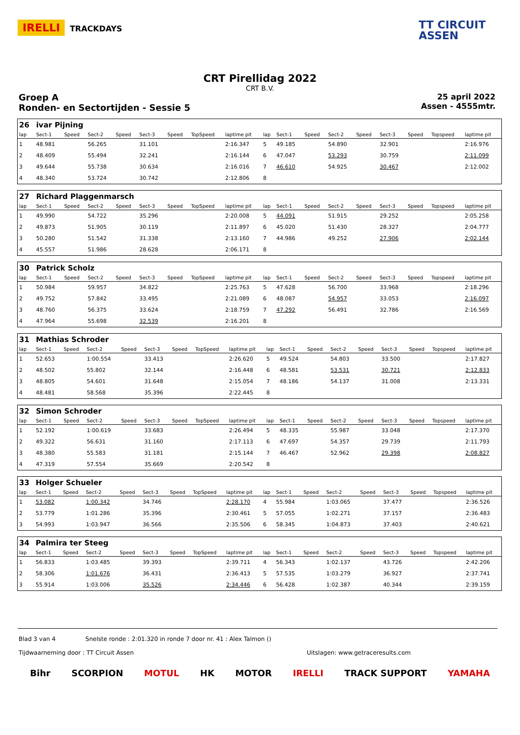IRELLI TRACKDAYS
TT CIRCUIT
ASSEN
CRT Pirellidag 2022
CRT B.V.
Groep A
Ronden- en Sectortijden - Sessie 5
25 april 2022
Assen - 4555mtr.
| 26 | ivar Pijning | | | | | | | | | | | | | | | | |
| lap | Sect-1 | Speed | Sect-2 | Speed | Sect-3 | Speed | TopSpeed | laptime pit | lap | Sect-1 | Speed | Sect-2 | Speed | Sect-3 | Speed | Topspeed | laptime pit |
| 1 | 48.981 | | 56.265 | | 31.101 | | | 2:16.347 | 5 | 49.185 | | 54.890 | | 32.901 | | | 2:16.976 |
| 2 | 48.409 | | 55.494 | | 32.241 | | | 2:16.144 | 6 | 47.047 | | 53.293 | | 30.759 | | | 2:11.099 |
| 3 | 49.644 | | 55.738 | | 30.634 | | | 2:16.016 | 7 | 46.610 | | 54.925 | | 30.467 | | | 2:12.002 |
| 4 | 48.340 | | 53.724 | | 30.742 | | | 2:12.806 | 8 | | | | | | | | |
| 27 | Richard Plaggenmarsch | | | | | | | | | | | | | | | | |
| lap | Sect-1 | Speed | Sect-2 | Speed | Sect-3 | Speed | TopSpeed | laptime pit | lap | Sect-1 | Speed | Sect-2 | Speed | Sect-3 | Speed | Topspeed | laptime pit |
| 1 | 49.990 | | 54.722 | | 35.296 | | | 2:20.008 | 5 | 44.091 | | 51.915 | | 29.252 | | | 2:05.258 |
| 2 | 49.873 | | 51.905 | | 30.119 | | | 2:11.897 | 6 | 45.020 | | 51.430 | | 28.327 | | | 2:04.777 |
| 3 | 50.280 | | 51.542 | | 31.338 | | | 2:13.160 | 7 | 44.986 | | 49.252 | | 27.906 | | | 2:02.144 |
| 4 | 45.557 | | 51.986 | | 28.628 | | | 2:06.171 | 8 | | | | | | | | |
| 30 | Patrick Scholz | | | | | | | | | | | | | | | | |
| lap | Sect-1 | Speed | Sect-2 | Speed | Sect-3 | Speed | TopSpeed | laptime pit | lap | Sect-1 | Speed | Sect-2 | Speed | Sect-3 | Speed | Topspeed | laptime pit |
| 1 | 50.984 | | 59.957 | | 34.822 | | | 2:25.763 | 5 | 47.628 | | 56.700 | | 33.968 | | | 2:18.296 |
| 2 | 49.752 | | 57.842 | | 33.495 | | | 2:21.089 | 6 | 48.087 | | 54.957 | | 33.053 | | | 2:16.097 |
| 3 | 48.760 | | 56.375 | | 33.624 | | | 2:18.759 | 7 | 47.292 | | 56.491 | | 32.786 | | | 2:16.569 |
| 4 | 47.964 | | 55.698 | | 32.539 | | | 2:16.201 | 8 | | | | | | | | |
| 31 | Mathias Schroder | | | | | | | | | | | | | | | | |
| lap | Sect-1 | Speed | Sect-2 | Speed | Sect-3 | Speed | TopSpeed | laptime pit | lap | Sect-1 | Speed | Sect-2 | Speed | Sect-3 | Speed | Topspeed | laptime pit |
| 1 | 52.653 | | 1:00.554 | | 33.413 | | | 2:26.620 | 5 | 49.524 | | 54.803 | | 33.500 | | | 2:17.827 |
| 2 | 48.502 | | 55.802 | | 32.144 | | | 2:16.448 | 6 | 48.581 | | 53.531 | | 30.721 | | | 2:12.833 |
| 3 | 48.805 | | 54.601 | | 31.648 | | | 2:15.054 | 7 | 48.186 | | 54.137 | | 31.008 | | | 2:13.331 |
| 4 | 48.481 | | 58.568 | | 35.396 | | | 2:22.445 | 8 | | | | | | | | |
| 32 | Simon Schroder | | | | | | | | | | | | | | | | |
| lap | Sect-1 | Speed | Sect-2 | Speed | Sect-3 | Speed | TopSpeed | laptime pit | lap | Sect-1 | Speed | Sect-2 | Speed | Sect-3 | Speed | Topspeed | laptime pit |
| 1 | 52.192 | | 1:00.619 | | 33.683 | | | 2:26.494 | 5 | 48.335 | | 55.987 | | 33.048 | | | 2:17.370 |
| 2 | 49.322 | | 56.631 | | 31.160 | | | 2:17.113 | 6 | 47.697 | | 54.357 | | 29.739 | | | 2:11.793 |
| 3 | 48.380 | | 55.583 | | 31.181 | | | 2:15.144 | 7 | 46.467 | | 52.962 | | 29.398 | | | 2:08.827 |
| 4 | 47.319 | | 57.554 | | 35.669 | | | 2:20.542 | 8 | | | | | | | | |
| 33 | Holger Schueler | | | | | | | | | | | | | | | | |
| lap | Sect-1 | Speed | Sect-2 | Speed | Sect-3 | Speed | TopSpeed | laptime pit | lap | Sect-1 | Speed | Sect-2 | Speed | Sect-3 | Speed | Topspeed | laptime pit |
| 1 | 53.082 | | 1:00.342 | | 34.746 | | | 2:28.170 | 4 | 55.984 | | 1:03.065 | | 37.477 | | | 2:36.526 |
| 2 | 53.779 | | 1:01.286 | | 35.396 | | | 2:30.461 | 5 | 57.055 | | 1:02.271 | | 37.157 | | | 2:36.483 |
| 3 | 54.993 | | 1:03.947 | | 36.566 | | | 2:35.506 | 6 | 58.345 | | 1:04.873 | | 37.403 | | | 2:40.621 |
| 34 | Palmira ter Steeg | | | | | | | | | | | | | | | | |
| lap | Sect-1 | Speed | Sect-2 | Speed | Sect-3 | Speed | TopSpeed | laptime pit | lap | Sect-1 | Speed | Sect-2 | Speed | Sect-3 | Speed | Topspeed | laptime pit |
| 1 | 56.833 | | 1:03.485 | | 39.393 | | | 2:39.711 | 4 | 56.343 | | 1:02.137 | | 43.726 | | | 2:42.206 |
| 2 | 58.306 | | 1:01.676 | | 36.431 | | | 2:36.413 | 5 | 57.535 | | 1:03.279 | | 36.927 | | | 2:37.741 |
| 3 | 55.914 | | 1:03.006 | | 35.526 | | | 2:34.446 | 6 | 56.428 | | 1:02.387 | | 40.344 | | | 2:39.159 |
Blad 3 van 4 Snelste ronde : 2:01.320 in ronde 7 door nr. 41 : Alex Talmon ()
Tijdwaarneming door : TT Circuit Assen Uitslagen: www.getraceresults.com
Bihr SCORPION MOTUL HK MOTOR IRELLI TRACK SUPPORT YAMAHA